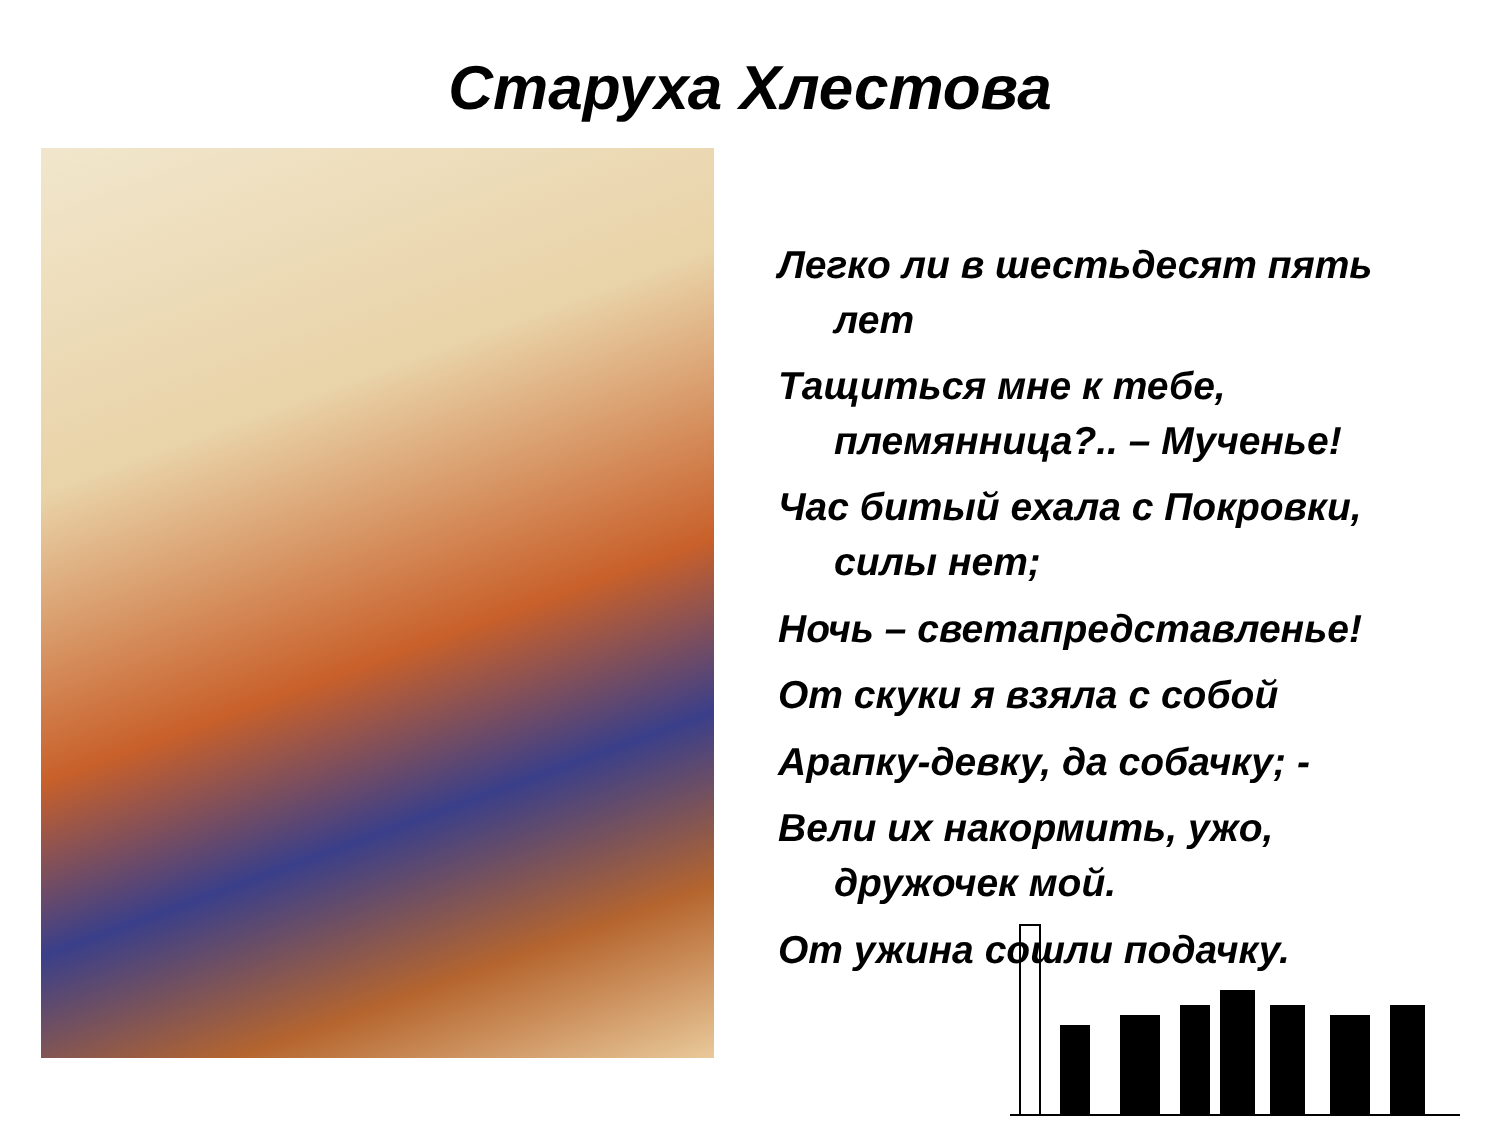Старуха Хлестова
Легко ли в шестьдесят пять лет
Тащиться мне к тебе, племянница?.. – Мученье!
Час битый ехала с Покровки, силы нет;
Ночь – светапредставленье!
От скуки я взяла с собой
Арапку-девку, да собачку; -
Вели их накормить, ужо, дружочек мой.
От ужина сошли подачку.